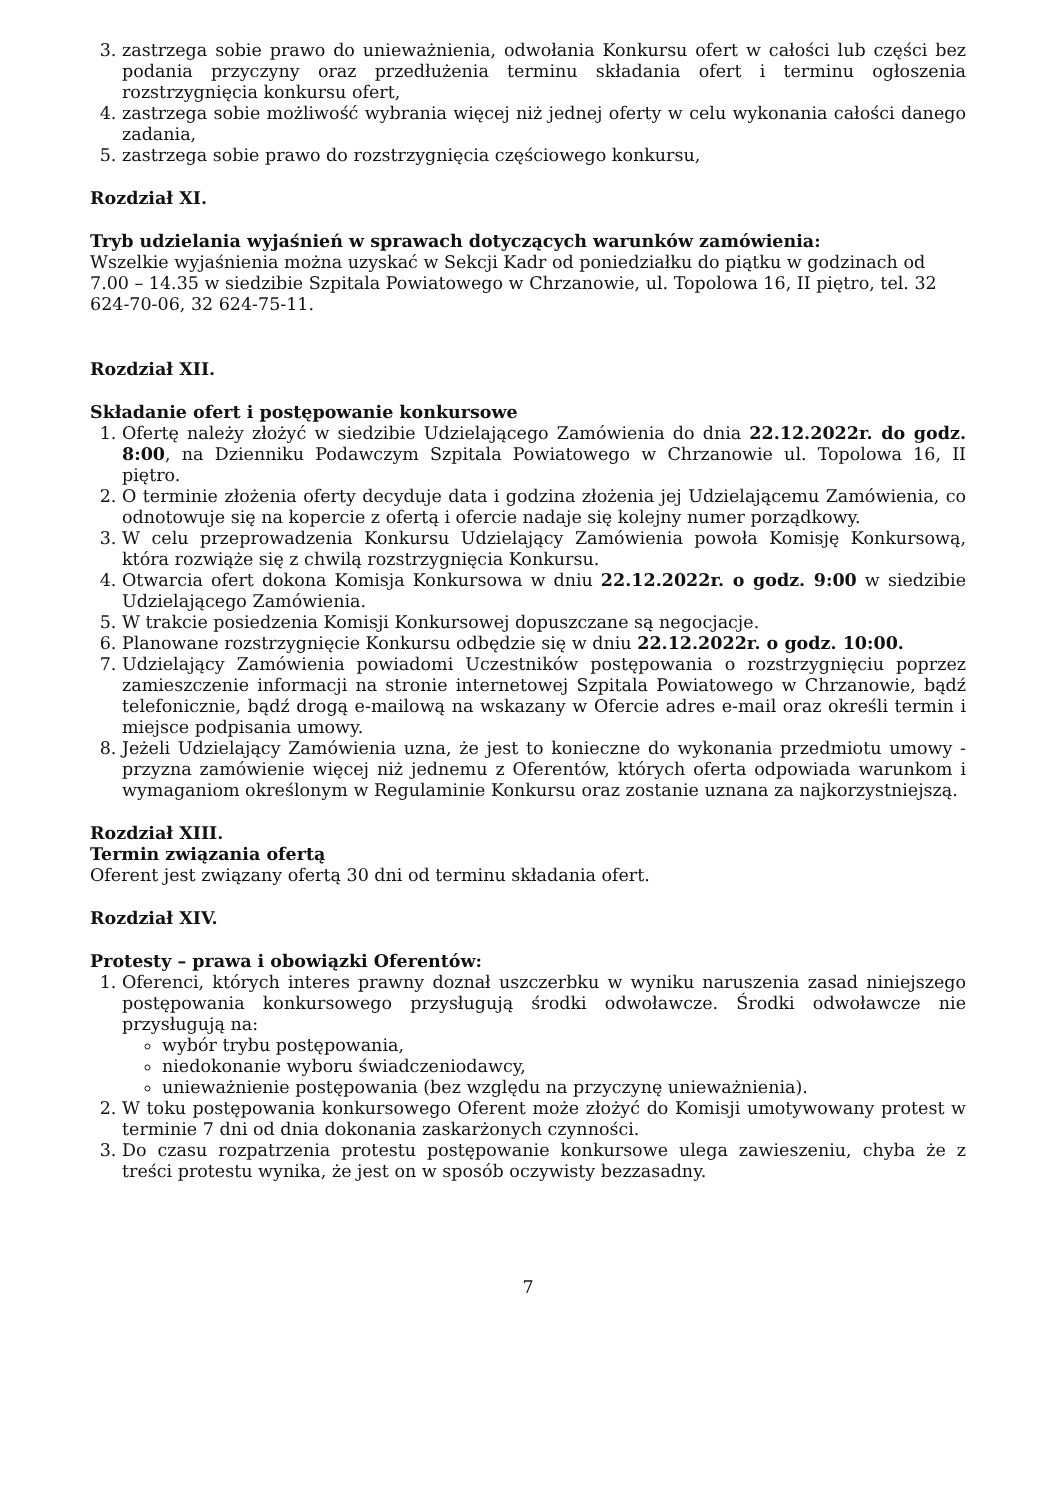3. zastrzega sobie prawo do unieważnienia, odwołania Konkursu ofert w całości lub części bez podania przyczyny oraz przedłużenia terminu składania ofert i terminu ogłoszenia rozstrzygnięcia konkursu ofert,
4. zastrzega sobie możliwość wybrania więcej niż jednej oferty w celu wykonania całości danego zadania,
5. zastrzega sobie prawo do rozstrzygnięcia częściowego konkursu,
Rozdział XI.
Tryb udzielania wyjaśnień w sprawach dotyczących warunków zamówienia:
Wszelkie wyjaśnienia można uzyskać w Sekcji Kadr od poniedziałku do piątku w godzinach od 7.00 – 14.35 w siedzibie Szpitala Powiatowego w Chrzanowie, ul. Topolowa 16, II piętro, tel. 32 624-70-06, 32 624-75-11.
Rozdział XII.
Składanie ofert i postępowanie konkursowe
1. Ofertę należy złożyć w siedzibie Udzielającego Zamówienia do dnia 22.12.2022r. do godz. 8:00, na Dzienniku Podawczym Szpitala Powiatowego w Chrzanowie ul. Topolowa 16, II piętro.
2. O terminie złożenia oferty decyduje data i godzina złożenia jej Udzielającemu Zamówienia, co odnotowuje się na kopercie z ofertą i ofercie nadaje się kolejny numer porządkowy.
3. W celu przeprowadzenia Konkursu Udzielający Zamówienia powoła Komisję Konkursową, która rozwiąże się z chwilą rozstrzygnięcia Konkursu.
4. Otwarcia ofert dokona Komisja Konkursowa w dniu 22.12.2022r. o godz. 9:00 w siedzibie Udzielającego Zamówienia.
5. W trakcie posiedzenia Komisji Konkursowej dopuszczane są negocjacje.
6. Planowane rozstrzygnięcie Konkursu odbędzie się w dniu 22.12.2022r. o godz. 10:00.
7. Udzielający Zamówienia powiadomi Uczestników postępowania o rozstrzygnięciu poprzez zamieszczenie informacji na stronie internetowej Szpitala Powiatowego w Chrzanowie, bądź telefonicznie, bądź drogą e-mailową na wskazany w Ofercie adres e-mail oraz określi termin i miejsce podpisania umowy.
8. Jeżeli Udzielający Zamówienia uzna, że jest to konieczne do wykonania przedmiotu umowy - przyzna zamówienie więcej niż jednemu z Oferentów, których oferta odpowiada warunkom i wymaganiom określonym w Regulaminie Konkursu oraz zostanie uznana za najkorzystniejszą.
Rozdział XIII.
Termin związania ofertą
Oferent jest związany ofertą 30 dni od terminu składania ofert.
Rozdział XIV.
Protesty – prawa i obowiązki Oferentów:
1. Oferenci, których interes prawny doznał uszczerbku w wyniku naruszenia zasad niniejszego postępowania konkursowego przysługują środki odwoławcze. Środki odwoławcze nie przysługują na:
wybór trybu postępowania,
niedokonanie wyboru świadczeniodawcy,
unieważnienie postępowania (bez względu na przyczynę unieważnienia).
2. W toku postępowania konkursowego Oferent może złożyć do Komisji umotywowany protest w terminie 7 dni od dnia dokonania zaskarżonych czynności.
3. Do czasu rozpatrzenia protestu postępowanie konkursowe ulega zawieszeniu, chyba że z treści protestu wynika, że jest on w sposób oczywisty bezzasadny.
7